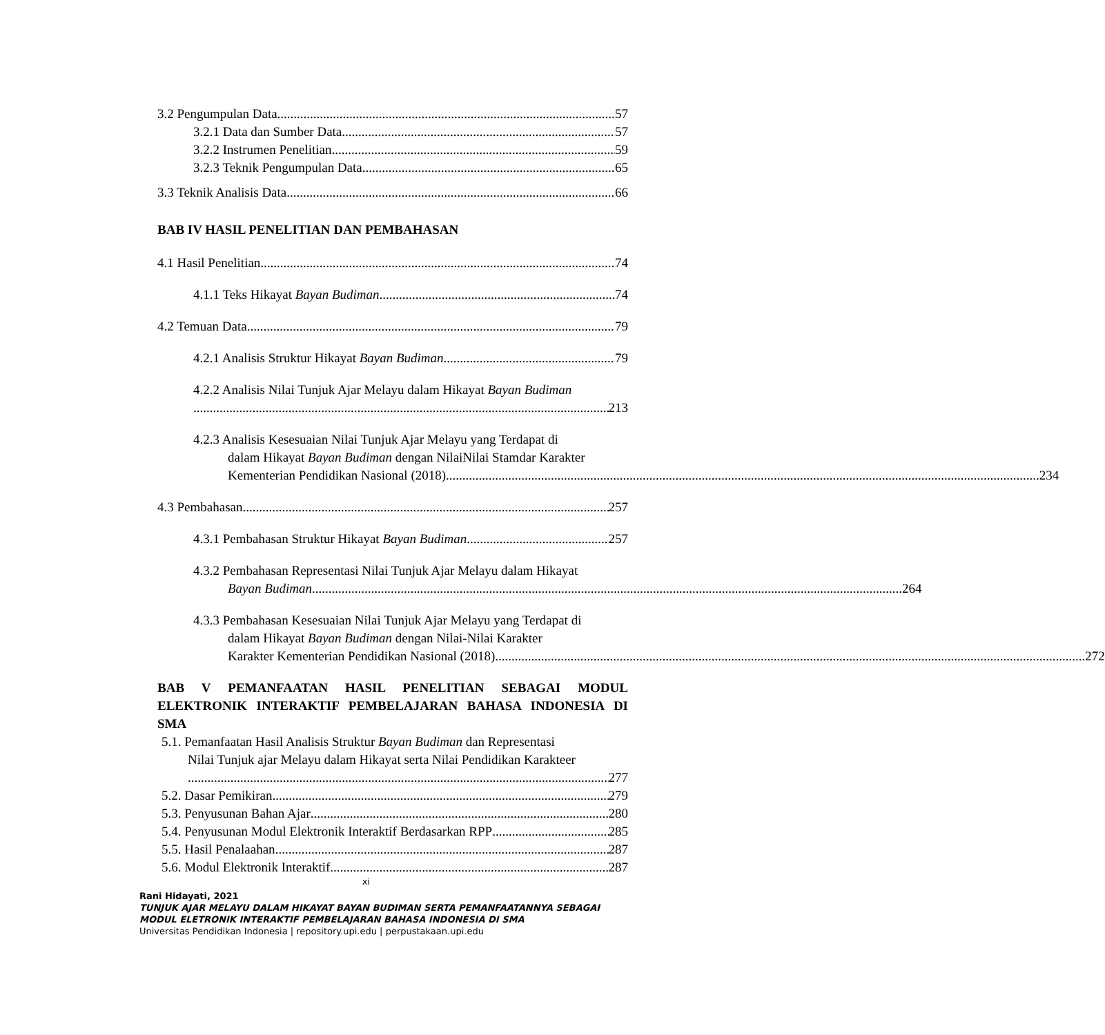3.2 Pengumpulan Data 57
3.2.1 Data dan Sumber Data 57
3.2.2 Instrumen Penelitian 59
3.2.3 Teknik Pengumpulan Data 65
3.3 Teknik Analisis Data 66
BAB IV HASIL PENELITIAN DAN PEMBAHASAN
4.1 Hasil Penelitian 74
4.1.1 Teks Hikayat Bayan Budiman 74
4.2 Temuan Data 79
4.2.1 Analisis Struktur Hikayat Bayan Budiman 79
4.2.2 Analisis Nilai Tunjuk Ajar Melayu dalam Hikayat Bayan Budiman
213
4.2.3 Analisis Kesesuaian Nilai Tunjuk Ajar Melayu yang Terdapat di
dalam Hikayat Bayan Budiman dengan NilaiNilai Stamdar Karakter
Kementerian Pendidikan Nasional (2018). 234
4.3 Pembahasan 257
4.3.1 Pembahasan Struktur Hikayat Bayan Budiman 257
4.3.2 Pembahasan Representasi Nilai Tunjuk Ajar Melayu dalam Hikayat
Bayan Budiman 264
4.3.3 Pembahasan Kesesuaian Nilai Tunjuk Ajar Melayu yang Terdapat di
dalam Hikayat Bayan Budiman dengan Nilai-Nilai Karakter
Karakter Kementerian Pendidikan Nasional (2018) 272
BAB V PEMANFAATAN HASIL PENELITIAN SEBAGAI MODUL ELEKTRONIK INTERAKTIF PEMBELAJARAN BAHASA INDONESIA DI SMA
5.1. Pemanfaatan Hasil Analisis Struktur Bayan Budiman dan Representasi
Nilai Tunjuk ajar Melayu dalam Hikayat serta Nilai Pendidikan Karakteer
277
5.2. Dasar Pemikiran 279
5.3. Penyusunan Bahan Ajar 280
5.4. Penyusunan Modul Elektronik Interaktif Berdasarkan RPP 285
5.5. Hasil Penalaahan 287
5.6. Modul Elektronik Interaktif 287
xi
Rani Hidayati, 2021
TUNJUK AJAR MELAYU DALAM HIKAYAT BAYAN BUDIMAN SERTA PEMANFAATANNYA SEBAGAI
MODUL ELETRONIK INTERAKTIF PEMBELAJARAN BAHASA INDONESIA DI SMA
Universitas Pendidikan Indonesia | repository.upi.edu | perpustakaan.upi.edu